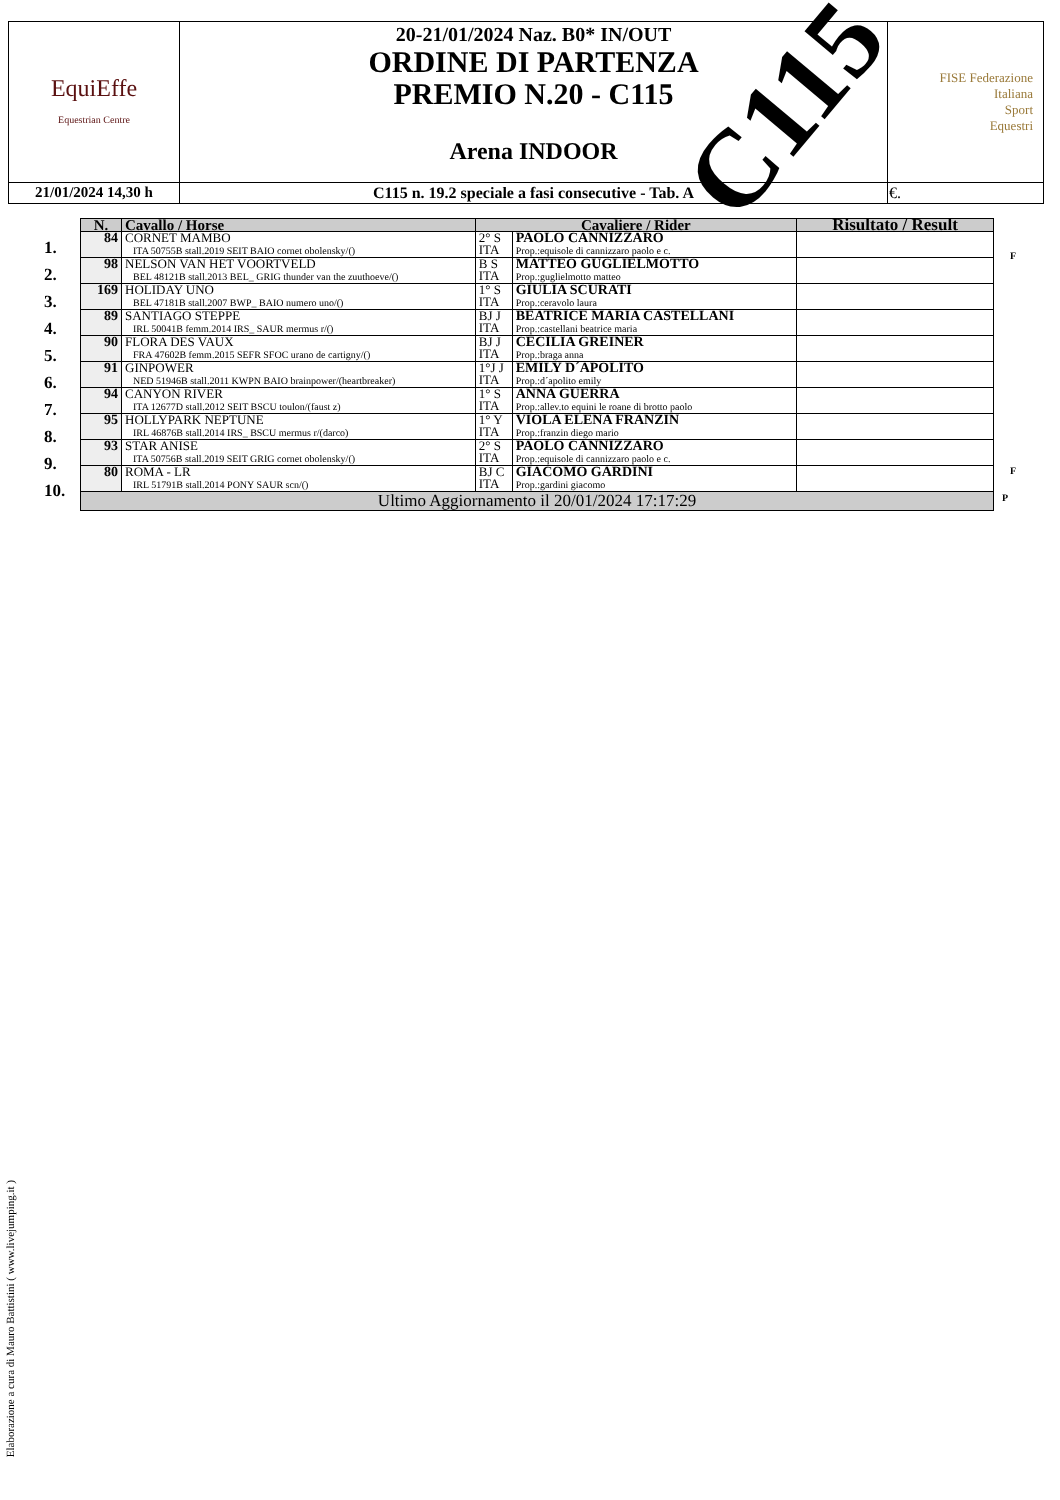| EquiEffe Equestrian Centre | 20-21/01/2024 Naz. B0* IN/OUT ORDINE DI PARTENZA PREMIO N.20 - C115 Arena INDOOR | FISE Federazione Italiana Sport Equestri |
| 21/01/2024 14,30 h | C115 n. 19.2 speciale a fasi consecutive - Tab. A | €. |
C115
| N. | Cavallo / Horse | Cavaliere / Rider | | Risultato / Result |
| --- | --- | --- | --- | --- |
| 84 | CORNET MAMBO ITA 50755B stall.2019 SEIT BAIO cornet obolensky/() | 2° S ITA | PAOLO CANNIZZARO Prop.:equisole di cannizzaro paolo e c. | |
| 98 | NELSON VAN HET VOORTVELD BEL 48121B stall.2013 BEL_ GRIG thunder van the zuuthoeve/() | B S ITA | MATTEO GUGLIELMOTTO Prop.:guglielmotto matteo | |
| 169 | HOLIDAY UNO BEL 47181B stall.2007 BWP_ BAIO numero uno/() | 1° S ITA | GIULIA SCURATI Prop.:ceravolo laura | |
| 89 | SANTIAGO STEPPE IRL 50041B femm.2014 IRS_ SAUR mermus r/() | BJ J ITA | BEATRICE MARIA CASTELLANI Prop.:castellani beatrice maria | |
| 90 | FLORA DES VAUX FRA 47602B femm.2015 SEFR SFOC urano de cartigny/() | BJ J ITA | CECILIA GREINER Prop.:braga anna | |
| 91 | GINPOWER NED 51946B stall.2011 KWPN BAIO brainpower/(heartbreaker) | 1°J J ITA | EMILY D´APOLITO Prop.:d´apolito emily | |
| 94 | CANYON RIVER ITA 12677D stall.2012 SEIT BSCU toulon/(faust z) | 1° S ITA | ANNA GUERRA Prop.:allev.to equini le roane di brotto paolo | |
| 95 | HOLLYPARK NEPTUNE IRL 46876B stall.2014 IRS_ BSCU mermus r/(darco) | 1° Y ITA | VIOLA ELENA FRANZIN Prop.:franzin diego mario | |
| 93 | STAR ANISE ITA 50756B stall.2019 SEIT GRIG cornet obolensky/() | 2° S ITA | PAOLO CANNIZZARO Prop.:equisole di cannizzaro paolo e c. | |
| 80 | ROMA - LR IRL 51791B stall.2014 PONY SAUR scn/() | BJ C ITA | GIACOMO GARDINI Prop.:gardini giacomo | |
| Ultimo Aggiornamento il 20/01/2024 17:17:29 | | | | |
1.
2.
3.
4.
5.
6.
7.
8.
9.
10.
F
F
P
Elaborazione a cura di Mauro Battistini ( www.livejumping.it )